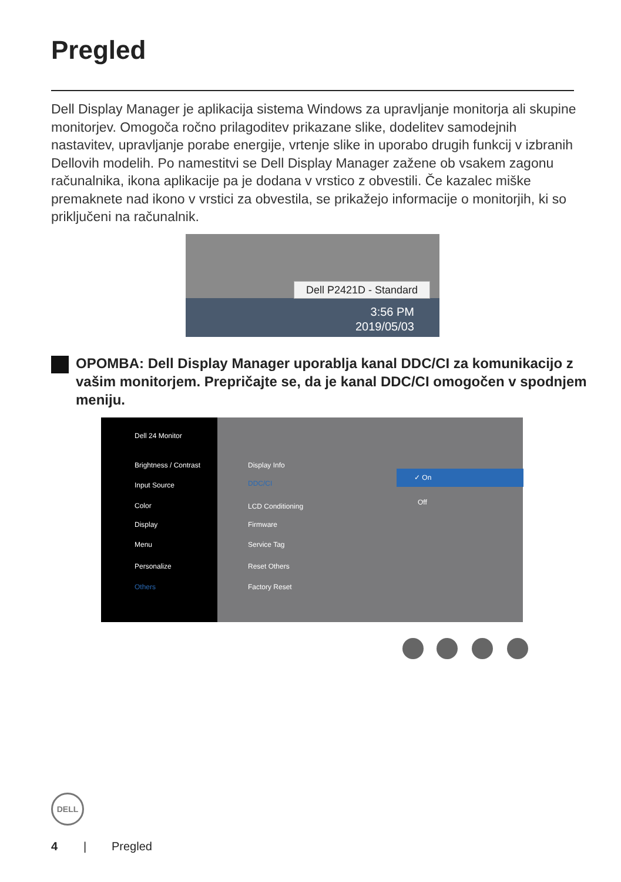Pregled
Dell Display Manager je aplikacija sistema Windows za upravljanje monitorja ali skupine monitorjev. Omogoča ročno prilagoditev prikazane slike, dodelitev samodejnih nastavitev, upravljanje porabe energije, vrtenje slike in uporabo drugih funkcij v izbranih Dellovih modelih. Po namestitvi se Dell Display Manager zažene ob vsakem zagonu računalnika, ikona aplikacije pa je dodana v vrstico z obvestili. Če kazalec miške premaknete nad ikono v vrstici za obvestila, se prikažejo informacije o monitorjih, ki so priključeni na računalnik.
Dell P2421D - Standard
3:56 PM
2019/05/03
OPOMBA: Dell Display Manager uporablja kanal DDC/CI za komunikacijo z vašim monitorjem. Prepričajte se, da je kanal DDC/CI omogočen v spodnjem meniju.
Dell 24 Monitor
Brightness / Contrast
Input Source
Color
Display
Menu
Personalize
Others
Display Info
DDC/CI
LCD Conditioning
Firmware
Service Tag
Reset Others
Factory Reset
✓ On
Off
DELL
4 | Pregled